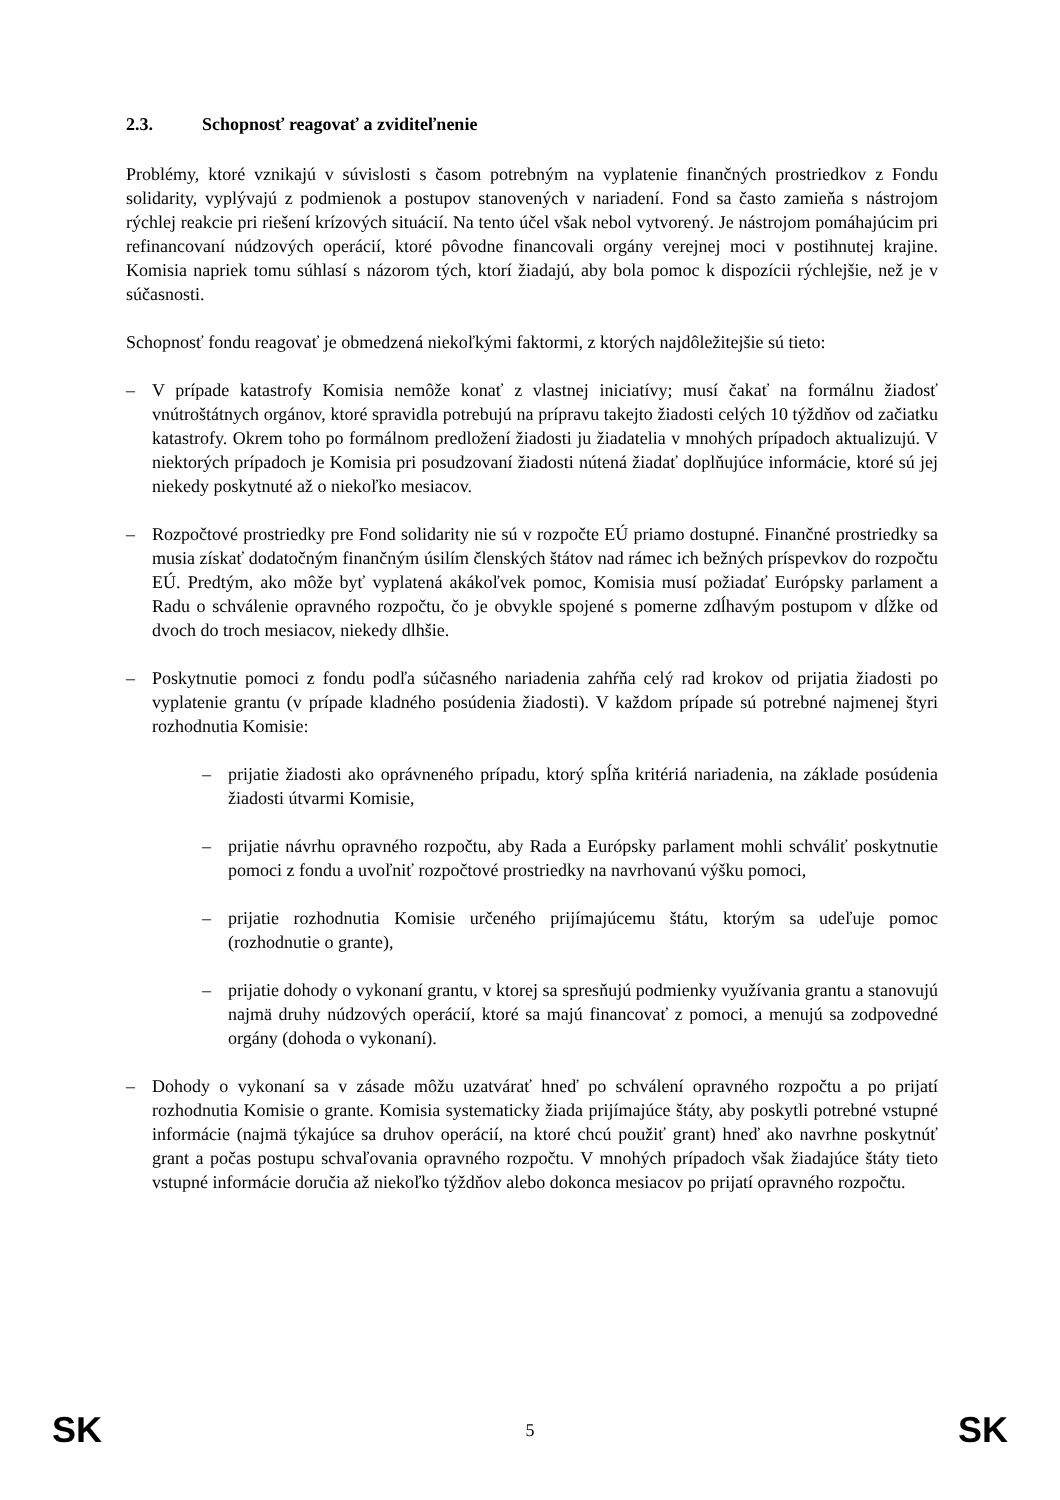2.3. Schopnosť reagovať a zviditeľnenie
Problémy, ktoré vznikajú v súvislosti s časom potrebným na vyplatenie finančných prostriedkov z Fondu solidarity, vyplývajú z podmienok a postupov stanovených v nariadení. Fond sa často zamieňa s nástrojom rýchlej reakcie pri riešení krízových situácií. Na tento účel však nebol vytvorený. Je nástrojom pomáhajúcim pri refinancovaní núdzových operácií, ktoré pôvodne financovali orgány verejnej moci v postihnutej krajine. Komisia napriek tomu súhlasí s názorom tých, ktorí žiadajú, aby bola pomoc k dispozícii rýchlejšie, než je v súčasnosti.
Schopnosť fondu reagovať je obmedzená niekoľkými faktormi, z ktorých najdôležitejšie sú tieto:
– V prípade katastrofy Komisia nemôže konať z vlastnej iniciatívy; musí čakať na formálnu žiadosť vnútroštátnych orgánov, ktoré spravidla potrebujú na prípravu takejto žiadosti celých 10 týždňov od začiatku katastrofy. Okrem toho po formálnom predložení žiadosti ju žiadatelia v mnohých prípadoch aktualizujú. V niektorých prípadoch je Komisia pri posudzovaní žiadosti nútená žiadať doplňujúce informácie, ktoré sú jej niekedy poskytnuté až o niekoľko mesiacov.
– Rozpočtové prostriedky pre Fond solidarity nie sú v rozpočte EÚ priamo dostupné. Finančné prostriedky sa musia získať dodatočným finančným úsilím členských štátov nad rámec ich bežných príspevkov do rozpočtu EÚ. Predtým, ako môže byť vyplatená akákoľvek pomoc, Komisia musí požiadať Európsky parlament a Radu o schválenie opravného rozpočtu, čo je obvykle spojené s pomerne zdĺhavým postupom v dĺžke od dvoch do troch mesiacov, niekedy dlhšie.
– Poskytnutie pomoci z fondu podľa súčasného nariadenia zahŕňa celý rad krokov od prijatia žiadosti po vyplatenie grantu (v prípade kladného posúdenia žiadosti). V každom prípade sú potrebné najmenej štyri rozhodnutia Komisie:
– prijatie žiadosti ako oprávneného prípadu, ktorý spĺňa kritériá nariadenia, na základe posúdenia žiadosti útvarmi Komisie,
– prijatie návrhu opravného rozpočtu, aby Rada a Európsky parlament mohli schváliť poskytnutie pomoci z fondu a uvoľniť rozpočtové prostriedky na navrhovanú výšku pomoci,
– prijatie rozhodnutia Komisie určeného prijímajúcemu štátu, ktorým sa udeľuje pomoc (rozhodnutie o grante),
– prijatie dohody o vykonaní grantu, v ktorej sa spresňujú podmienky využívania grantu a stanovujú najmä druhy núdzových operácií, ktoré sa majú financovať z pomoci, a menujú sa zodpovedné orgány (dohoda o vykonaní).
– Dohody o vykonaní sa v zásade môžu uzatvárať hneď po schválení opravného rozpočtu a po prijatí rozhodnutia Komisie o grante. Komisia systematicky žiada prijímajúce štáty, aby poskytli potrebné vstupné informácie (najmä týkajúce sa druhov operácií, na ktoré chcú použiť grant) hneď ako navrhne poskytnúť grant a počas postupu schvaľovania opravného rozpočtu. V mnohých prípadoch však žiadajúce štáty tieto vstupné informácie doručia až niekoľko týždňov alebo dokonca mesiacov po prijatí opravného rozpočtu.
SK 5 SK